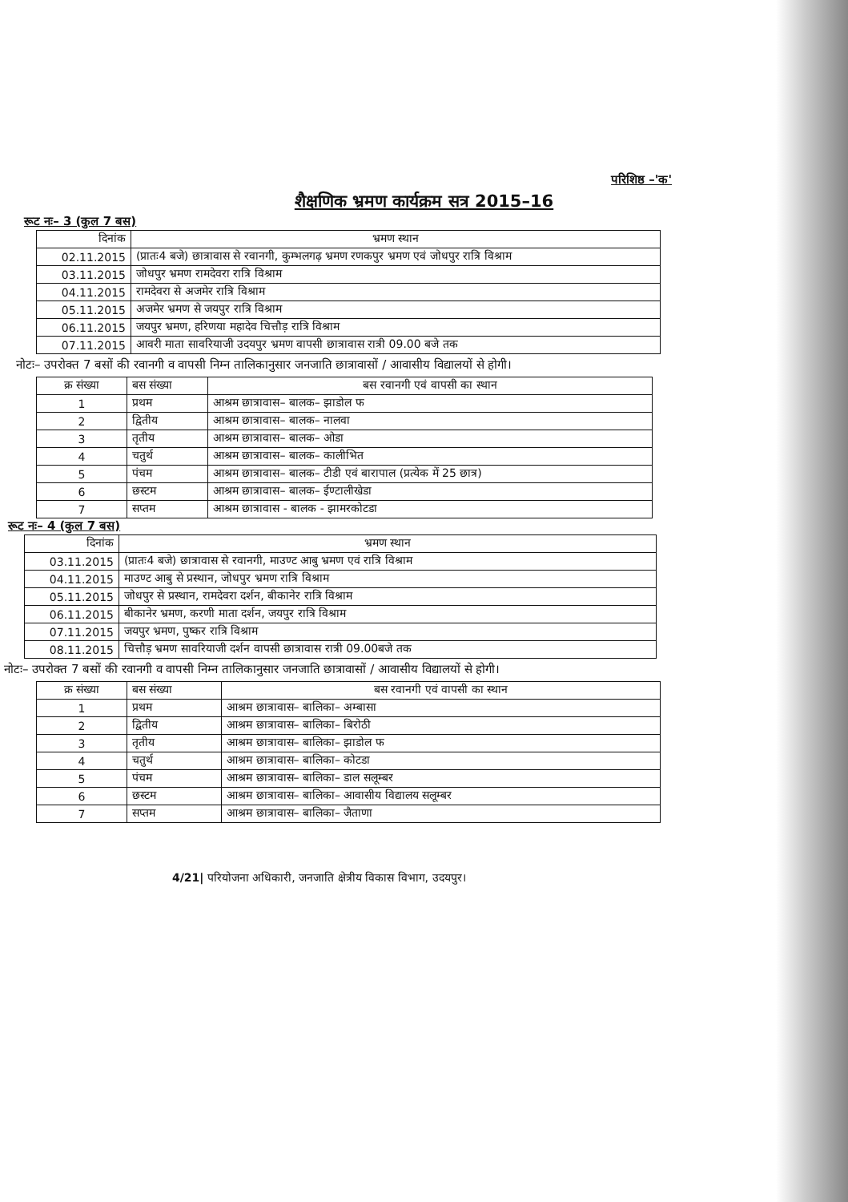परिशिष्ठ –'क'
शैक्षणिक भ्रमण कार्यक्रम सत्र 2015–16
रूट नः– 3 (कुल 7 बस)
| दिनांक | भ्रमण स्थान |
| --- | --- |
| 02.11.2015 | (प्रातः4 बजे) छात्रावास से रवानगी, कुम्भलगढ़ भ्रमण रणकपुर भ्रमण एवं जोधपुर रात्रि विश्राम |
| 03.11.2015 | जोधपुर भ्रमण रामदेवरा रात्रि विश्राम |
| 04.11.2015 | रामदेवरा से अजमेर रात्रि विश्राम |
| 05.11.2015 | अजमेर भ्रमण से जयपुर रात्रि विश्राम |
| 06.11.2015 | जयपुर भ्रमण, हरिणया महादेव चित्तौड़ रात्रि विश्राम |
| 07.11.2015 | आवरी माता सावरियाजी उदयपुर भ्रमण वापसी छात्रावास रात्री 09.00 बजे तक |
नोटः– उपरोक्त 7 बसों की रवानगी व वापसी निम्न तालिकानुसार जनजाति छात्रावासों / आवासीय विद्यालयों से होगी।
| क्र संख्या | बस संख्या | बस रवानगी एवं वापसी का स्थान |
| --- | --- | --- |
| 1 | प्रथम | आश्रम छात्रावास– बालक– झाडोल फ |
| 2 | द्वितीय | आश्रम छात्रावास– बालक– नालवा |
| 3 | तृतीय | आश्रम छात्रावास– बालक– ओडा |
| 4 | चतुर्थ | आश्रम छात्रावास– बालक– कालीभित |
| 5 | पंचम | आश्रम छात्रावास– बालक– टीडी एवं बारापाल (प्रत्येक में 25 छात्र) |
| 6 | छस्टम | आश्रम छात्रावास– बालक– ईण्टालीखेडा |
| 7 | सप्तम | आश्रम छात्रावास - बालक - झामरकोटडा |
रूट नः– 4 (कुल 7 बस)
| दिनांक | भ्रमण स्थान |
| --- | --- |
| 03.11.2015 | (प्रातः4 बजे) छात्रावास से रवानगी, माउण्ट आबु भ्रमण एवं रात्रि विश्राम |
| 04.11.2015 | माउण्ट आबु से प्रस्थान, जोधपुर भ्रमण रात्रि विश्राम |
| 05.11.2015 | जोधपुर से प्रस्थान, रामदेवरा दर्शन, बीकानेर रात्रि विश्राम |
| 06.11.2015 | बीकानेर भ्रमण, करणी माता दर्शन, जयपुर रात्रि विश्राम |
| 07.11.2015 | जयपुर भ्रमण, पुष्कर रात्रि विश्राम |
| 08.11.2015 | चित्तौड़ भ्रमण सावरियाजी दर्शन वापसी छात्रावास रात्री 09.00बजे तक |
नोटः– उपरोक्त 7 बसों की रवानगी व वापसी निम्न तालिकानुसार जनजाति छात्रावासों / आवासीय विद्यालयों से होगी।
| क्र संख्या | बस संख्या | बस रवानगी एवं वापसी का स्थान |
| --- | --- | --- |
| 1 | प्रथम | आश्रम छात्रावास– बालिका– अम्बासा |
| 2 | द्वितीय | आश्रम छात्रावास– बालिका– बिरोठी |
| 3 | तृतीय | आश्रम छात्रावास– बालिका– झाडोल फ |
| 4 | चतुर्थ | आश्रम छात्रावास– बालिका– कोटडा |
| 5 | पंचम | आश्रम छात्रावास– बालिका– डाल सलूम्बर |
| 6 | छस्टम | आश्रम छात्रावास– बालिका– आवासीय विद्यालय सलूम्बर |
| 7 | सप्तम | आश्रम छात्रावास– बालिका– जैताणा |
4/21| परियोजना अधिकारी, जनजाति क्षेत्रीय विकास विभाग, उदयपुर।